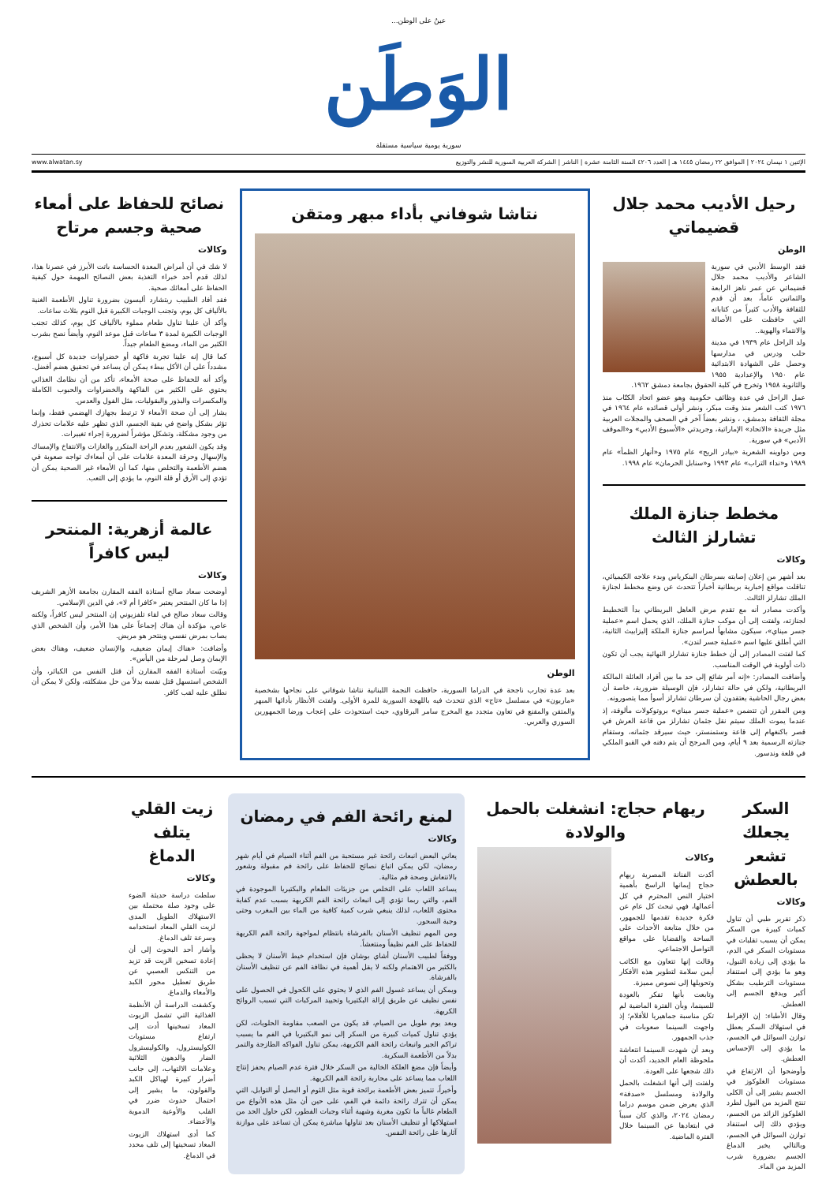عينٌ على الوطن...
الوَطَن
سورية يومية سياسية مستقلة
الإثنين ١ نيسان ٢٠٢٤ | الموافق ٢٢ رمضان ١٤٤٥ هـ | العدد ٤٢٠٦ السنة الثامنة عشرة | الناشر | الشركة العربية السورية للنشر والتوزيع www.alwatan.sy
رحيل الأديب محمد جلال قضيماتي
الوطن
فقد الوسط الأدبي في سورية الشاعر والأديب محمد جلال قضيماتي عن عمر ناهز الرابعة والثمانين عاماً، بعد أن قدم للثقافة والأدب كثيراً من كتاباته التي حافظت على الأصالة والانتماء والهوية..
ولد الراحل عام ١٩٣٩ في مدينة حلب ودرس في مدارسها وحصل على الشهادة الابتدائية عام ١٩٥٠ والإعدادية ١٩٥٥ والثانوية ١٩٥٨ وتخرج في كلية الحقوق بجامعة دمشق ١٩٦٢.
عمل الراحل في عدة وظائف حكومية وهو عضو اتحاد الكتّاب منذ ١٩٧٦ كتب الشعر منذ وقت مبكر، ونشر أولى قصائده عام ١٩٦٤ في مجلة الثقافة بدمشق، ، ونشر بعضاً آخر في الصحف والمجلات العربية مثل جريدة «الاتحاد» الإماراتية، وجريدتي «الأسبوع الأدبي» و«الموقف الأدبي» في سورية.
ومن دواوينه الشعرية «بيادر الريح» عام ١٩٧٥ و«أنهار الظمأ» عام ١٩٨٩ و«نداء التراب» عام ١٩٩٣ و«سنابل الحرمان» عام ١٩٩٨.
مخطط جنازة الملك تشارلز الثالث
وكالات
بعد أشهر من إعلان إصابته بسرطان البنكرياس وبدء علاجه الكيميائي، تناقلت مواقع إخبارية بريطانية أخباراً تتحدث عن وضع مخطط لجنازة الملك تشارلز الثالث.
وأكدت مصادر أنه مع تقدم مرض العاهل البريطاني بدأ التخطيط لجنازته، ولفتت إلى أن موكب جنازة الملك، الذي يحمل اسم «عملية جسر ميناي»، سيكون مشابهاً لمراسم جنازة الملكة إليزابيث الثانية، التي أطلق عليها اسم «عملية جسر لندن».
كما لفتت المصادر إلى أن خطط جنازة تشارلز النهائية يجب أن تكون ذات أولوية في الوقت المناسب.
وأضافت المصادر: «إنه أمر شائع إلى حد ما بين أفراد العائلة المالكة البريطانية، ولكن في حالة تشارلز، فإن الوسيلة ضرورية، خاصة أن بعض رجال الحاشية يعتقدون أن سرطان تشارلز أسوأ مما يتصورونه.
ومن المقرر أن تتضمن «عملية جسر ميناي» بروتوكولات مألوفة، إذ عندما يموت الملك سيتم نقل جثمان تشارلز من قاعة العرش في قصر باكنغهام إلى قاعة وستمنستر، حيث سيرقد جثمانه، وستقام جنازته الرسمية بعد ٩ أيام، ومن المرجح أن يتم دفنه في القبو الملكي في قلعة وندسور.
نتاشا شوفاني بأداء مبهر ومتقن
الوطن
بعد عدة تجارب ناجحة في الدراما السورية، حافظت النجمة اللبنانية نتاشا شوفاني على نجاحها بشخصية «ماريون» في مسلسل «تاج» الذي تتحدث فيه باللهجة السورية للمرة الأولى. ولفتت الأنظار بأدائها المبهر والمتقن والمقنع في تعاون متجدد مع المخرج سامر البرقاوي، حيث استحوذت على إعجاب ورضا الجمهورين السوري والعربي.
نصائح للحفاظ على أمعاء صحية وجسم مرتاح
وكالات
لا شك في أن أمراض المعدة الحساسة باتت الأبرز في عصرنا هذا، لذلك قدم أحد خبراء التغذية بعض النصائح المهمة حول كيفية الحفاظ على أمعائك صحية.
فقد أفاد الطبيب ريتشارد أليسون بضرورة تناول الأطعمة الغنية بالألياف كل يوم، وتجنب الوجبات الكبيرة قبل النوم بثلاث ساعات.
وأكد أن علينا تناول طعام مملوء بالألياف كل يوم، كذلك تجنب الوجبات الكبيرة لمدة ٣ ساعات قبل موعد النوم، وأيضاً نصح بشرب الكثير من الماء، ومضغ الطعام جيداً.
كما قال إنه علينا تجربة فاكهة أو خضراوات جديدة كل أسبوع، مشدداً على أن الأكل ببطء يمكن أن يساعد في تحقيق هضم أفضل.
وأكد أنه للحفاظ على صحة الأمعاء، تأكد من أن نظامك الغذائي يحتوي على الكثير من الفاكهة والخضراوات والحبوب الكاملة والمكسرات والبذور والبقوليات، مثل الفول والعدس.
يشار إلى أن صحة الأمعاء لا ترتبط بجهازك الهضمي فقط، وإنما تؤثر بشكل واضح في بقية الجسم، الذي تظهر عليه علامات تحذرك من وجود مشكلة، وتشكل مؤشراً لضرورة إجراء تغييرات.
وقد يكون الشعور بعدم الراحة المتكرر والغازات والانتفاخ والإمساك والإسهال وحرقة المعدة علامات على أن أمعاءك تواجه صعوبة في هضم الأطعمة والتخلص منها، كما أن الأمعاء غير الصحية يمكن أن تؤدي إلى الأرق أو قلة النوم، ما يؤدي إلى التعب.
عالمة أزهرية: المنتحر ليس كافراً
وكالات
أوضحت سعاد صالح أستاذة الفقه المقارن بجامعة الأزهر الشريف إذا ما كان المنتحر يعتبر «كافرا أم لا»، في الدين الإسلامي.
وقالت سعاد صالح في لقاء تلفزيوني إن المنتحر ليس كافراً، ولكنه عاص، مؤكدة أن هناك إجماعاً على هذا الأمر، وأن الشخص الذي يصاب بمرض نفسي وينتحر هو مريض.
وأضافت: «هناك إيمان ضعيف، والإنسان ضعيف، وهناك بعض الإيمان وصل لمرحلة من اليأس».
وبيّنت أستاذة الفقه المقارن أن قتل النفس من الكبائر، وأن الشخص استسهل قتل نفسه بدلاً من حل مشكلته، ولكن لا يمكن أن نطلق عليه لقب كافر.
السكر يجعلك تشعر بالعطش
وكالات
ذكر تقرير طبي أن تناول كميات كبيرة من السكر يمكن أن يسبب تقلبات في مستويات السكر في الدم، ما يؤدي إلى زيادة التبول، وهو ما يؤدي إلى استنفاد مستويات الترطيب بشكل أكبر ويدفع الجسم إلى العطش.
وقال الأطباء: إن الإفراط في استهلاك السكر يعطل توازن السوائل في الجسم، ما يؤدي إلى الإحساس العطش.
وأوضحوا أن الارتفاع في مستويات الغلوكوز في الجسم يشير إلى أن الكلى تنتج المزيد من البول لطرد الغلوكوز الزائد من الجسم، ويؤدي ذلك إلى استنفاد توازن السوائل في الجسم، وبالتالي يخبر الدماغ الجسم بضرورة شرب المزيد من الماء.
ريهام حجاج: انشغلت بالحمل والولادة
وكالات
أكدت الفنانة المصرية ريهام حجاج إيمانها الراسخ بأهمية اختيار النص المحترم في كل أعمالها، فهي تبحث كل عام عن فكرة جديدة تقدمها للجمهور، من خلال متابعة الأحداث على الساحة والقضايا على مواقع التواصل الاجتماعي.
وقالت إنها تتعاون مع الكاتب أيمن سلامة لتطوير هذه الأفكار وتحويلها إلى نصوص مميزة.
وتابعت بأنها تفكر بالعودة للسينما، وبأن الفترة الماضية لم تكن مناسبة جماهيريا للأفلام؛ إذ واجهت السينما صعوبات في جذب الجمهور.
وبعد أن شهدت السينما انتعاشة ملحوظة العام الجديد، أكدت أن ذلك شجعها على العودة.
ولفتت إلى أنها انشغلت بالحمل والولادة ومسلسل «صدفة» الذي يعرض ضمن موسم دراما رمضان ٢٠٢٤، والذي كان سبباً في ابتعادها عن السينما خلال الفترة الماضية.
لمنع رائحة الفم في رمضان
وكالات
يعاني البعض انبعاث رائحة غير مستحبة من الفم أثناء الصيام في أيام شهر رمضان، لكن يمكن اتباع نصائح للحفاظ على رائحة فم مقبولة وشعور بالانتعاش وصحة فم مثالية.
يساعد اللعاب على التخلص من جزيئات الطعام والبكتيريا الموجودة في الفم، والتي ربما تؤدي إلى انبعاث رائحة الفم الكريهة بسبب عدم كفاية محتوى اللعاب، لذلك ينبغي شرب كمية كافية من الماء بين المغرب وحتى وجبة السحور.
ومن المهم تنظيف الأسنان بالفرشاة بانتظام لمواجهة رائحة الفم الكريهة للحفاظ على الفم نظيفاً ومنتعشاً.
ووفقاً لطبيب الأسنان أشاي بوشان فإن استخدام خيط الأسنان لا يحظى بالكثير من الاهتمام ولكنه لا يقل أهمية في نظافة الفم عن تنظيف الأسنان بالفرشاة.
ويمكن أن يساعد غسول الفم الذي لا يحتوي على الكحول في الحصول على نفس نظيف عن طريق إزالة البكتيريا وتحييد المركبات التي تسبب الروائح الكريهة.
وبعد يوم طويل من الصيام، قد يكون من الصعب مقاومة الحلويات، لكن يؤدي تناول كميات كبيرة من السكر إلى نمو البكتيريا في الفم ما يسبب تراكم الجير وانبعاث رائحة الفم الكريهة، يمكن تناول الفواكه الطازجة والتمر بدلاً من الأطعمة السكرية.
وأيضاً فإن مضغ العلكة الخالية من السكر خلال فترة عدم الصيام يحفز إنتاج اللعاب مما يساعد على محاربة رائحة الفم الكريهة.
وأخيراً، تتميز بعض الأطعمة برائحة قوية مثل الثوم أو البصل أو التوابل، التي يمكن أن تترك رائحة دائمة في الفم، على حين أن مثل هذه الأنواع من الطعام غالباً ما تكون مغرية وشهية أثناء وجبات الفطور، لكن حاول الحد من استهلاكها أو تنظيف الأسنان بعد تناولها مباشرة يمكن أن تساعد على موازنة آثارها على رائحة النفس.
زيت القلي يتلف الدماغ
وكالات
سلطت دراسة حديثة الضوء على وجود صلة محتملة بين الاستهلاك الطويل المدى لزيت القلي المعاد استخدامه وسرعة تلف الدماغ.
وأشار أحد البحوث إلى أن إعادة تسخين الزيت قد تزيد من التنكس العصبي عن طريق تعطيل محور الكبد والأمعاء والدماغ.
وكشفت الدراسة أن الأنظمة الغذائية التي تشمل الزيوت المعاد تسخينها أدت إلى ارتفاع مستويات الكوليسترول، والكوليسترول الضار والدهون الثلاثية وعلامات الالتهاب، إلى جانب أضرار كبيرة لهياكل الكبد والقولون، ما يشير إلى احتمال حدوث ضرر في القلب والأوعية الدموية والأعضاء.
كما أدى استهلاك الزيوت المعاد تسخينها إلى تلف محدد في الدماغ.